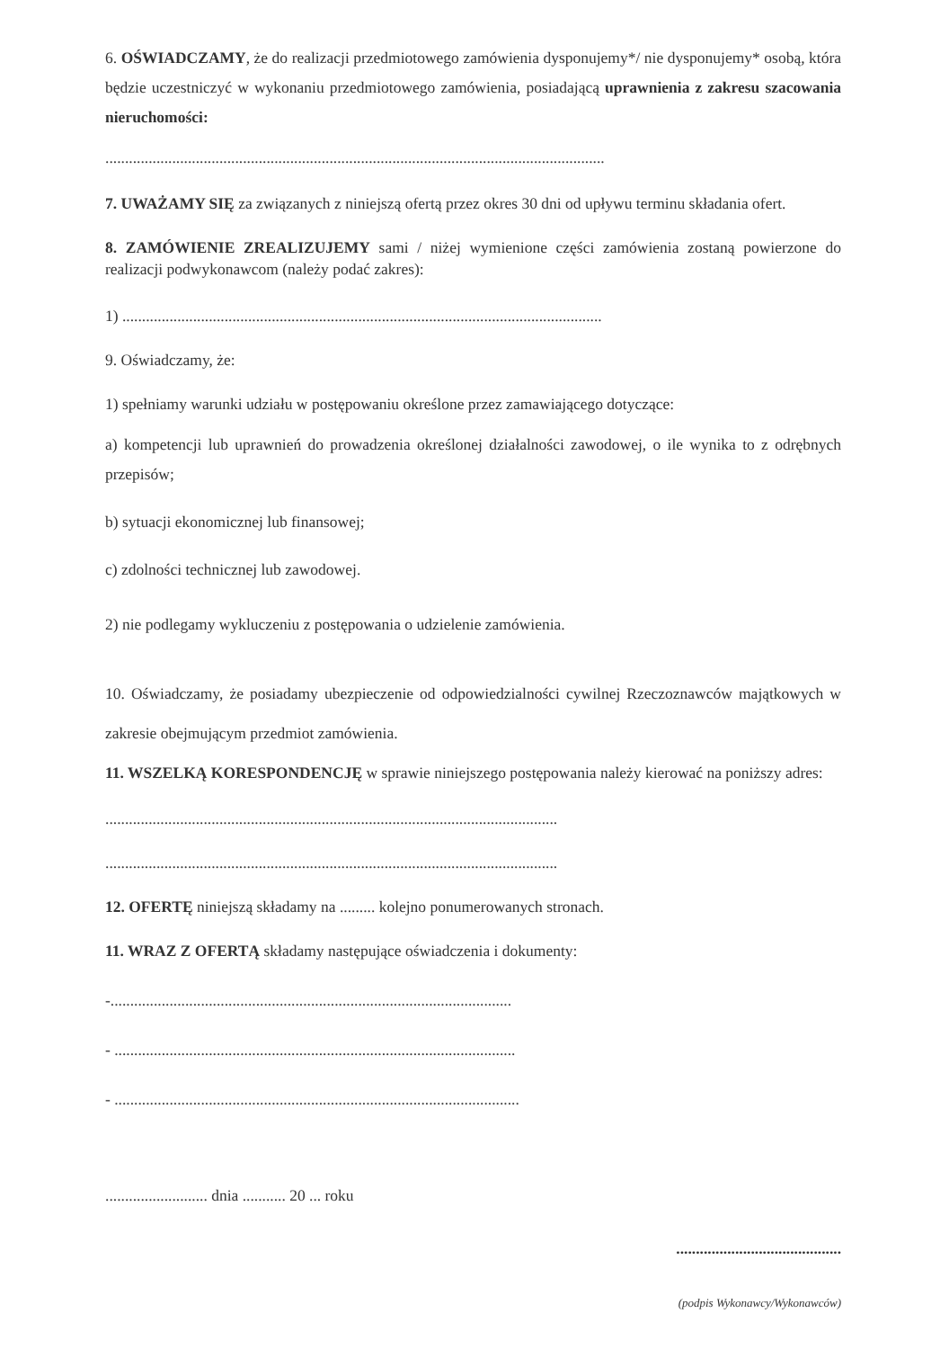6. OŚWIADCZAMY, że do realizacji przedmiotowego zamówienia dysponujemy*/ nie dysponujemy* osobą, która będzie uczestniczyć w wykonaniu przedmiotowego zamówienia, posiadającą uprawnienia z zakresu szacowania nieruchomości:
...............................................................................................................................
7. UWAŻAMY SIĘ za związanych z niniejszą ofertą przez okres 30 dni od upływu terminu składania ofert.
8. ZAMÓWIENIE ZREALIZUJEMY sami / niżej wymienione części zamówienia zostaną powierzone do realizacji podwykonawcom (należy podać zakres):
1) ..........................................................................................................................
9. Oświadczamy, że:
1) spełniamy warunki udziału w postępowaniu określone przez zamawiającego dotyczące:
a) kompetencji lub uprawnień do prowadzenia określonej działalności zawodowej, o ile wynika to z odrębnych przepisów;
b) sytuacji ekonomicznej lub finansowej;
c) zdolności technicznej lub zawodowej.
2) nie podlegamy wykluczeniu z postępowania o udzielenie zamówienia.
10. Oświadczamy, że posiadamy ubezpieczenie od odpowiedzialności cywilnej Rzeczoznawców majątkowych w zakresie obejmującym przedmiot zamówienia.
11. WSZELKĄ KORESPONDENCJĘ w sprawie niniejszego postępowania należy kierować na poniższy adres:
...................................................................................................................
...................................................................................................................
12. OFERTĘ niniejszą składamy na ......... kolejno ponumerowanych stronach.
11. WRAZ Z OFERTĄ składamy następujące oświadczenia i dokumenty:
-......................................................................................................
- ......................................................................................................
- .......................................................................................................
.......................... dnia ........... 20 ... roku
..........................................
(podpis Wykonawcy/Wykonawców)